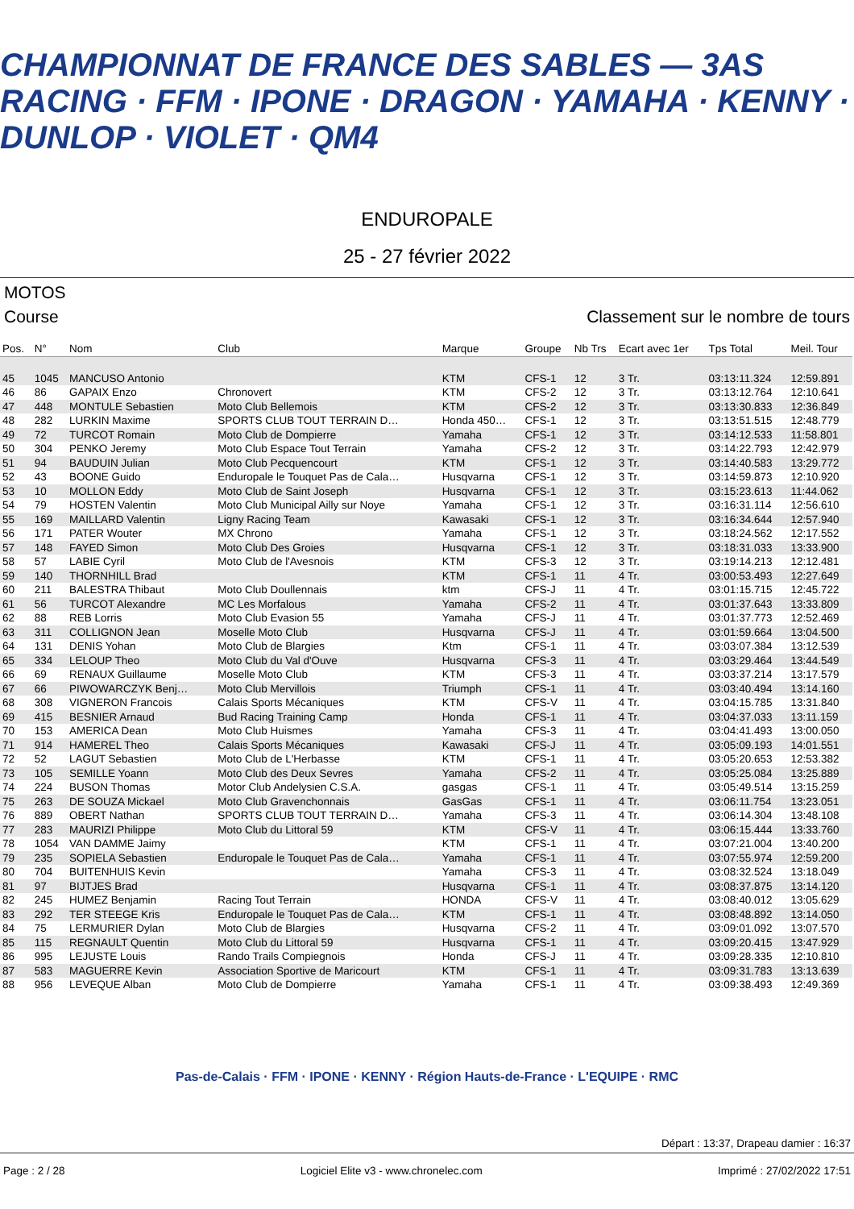CHAMPIONNAT DE FRANCE DES SABLES — 3AS RACING · FFM · IPONE · DRAGON · YAMAHA · KENNY · DUNLOP · VIOLET · QM4
ENDUROPALE
25 - 27 février 2022
MOTOS
Course Classement sur le nombre de tours
| Pos. | N° | Nom | Club | Marque | Groupe | Nb Trs | Ecart avec 1er | Tps Total | Meil. Tour |
| --- | --- | --- | --- | --- | --- | --- | --- | --- | --- |
| 45 | 1045 | MANCUSO Antonio | | KTM | CFS-1 | 12 | 3 Tr. | 03:13:11.324 | 12:59.891 |
| 46 | 86 | GAPAIX Enzo | Chronovert | KTM | CFS-2 | 12 | 3 Tr. | 03:13:12.764 | 12:10.641 |
| 47 | 448 | MONTULE Sebastien | Moto Club Bellemois | KTM | CFS-2 | 12 | 3 Tr. | 03:13:30.833 | 12:36.849 |
| 48 | 282 | LURKIN Maxime | SPORTS CLUB TOUT TERRAIN D… | Honda 450… | CFS-1 | 12 | 3 Tr. | 03:13:51.515 | 12:48.779 |
| 49 | 72 | TURCOT Romain | Moto Club de Dompierre | Yamaha | CFS-1 | 12 | 3 Tr. | 03:14:12.533 | 11:58.801 |
| 50 | 304 | PENKO Jeremy | Moto Club Espace Tout Terrain | Yamaha | CFS-2 | 12 | 3 Tr. | 03:14:22.793 | 12:42.979 |
| 51 | 94 | BAUDUIN Julian | Moto Club Pecquencourt | KTM | CFS-1 | 12 | 3 Tr. | 03:14:40.583 | 13:29.772 |
| 52 | 43 | BOONE Guido | Enduropale le Touquet Pas de Cala… | Husqvarna | CFS-1 | 12 | 3 Tr. | 03:14:59.873 | 12:10.920 |
| 53 | 10 | MOLLON Eddy | Moto Club de Saint Joseph | Husqvarna | CFS-1 | 12 | 3 Tr. | 03:15:23.613 | 11:44.062 |
| 54 | 79 | HOSTEN Valentin | Moto Club Municipal Ailly sur Noye | Yamaha | CFS-1 | 12 | 3 Tr. | 03:16:31.114 | 12:56.610 |
| 55 | 169 | MAILLARD Valentin | Ligny Racing Team | Kawasaki | CFS-1 | 12 | 3 Tr. | 03:16:34.644 | 12:57.940 |
| 56 | 171 | PATER Wouter | MX Chrono | Yamaha | CFS-1 | 12 | 3 Tr. | 03:18:24.562 | 12:17.552 |
| 57 | 148 | FAYED Simon | Moto Club Des Groies | Husqvarna | CFS-1 | 12 | 3 Tr. | 03:18:31.033 | 13:33.900 |
| 58 | 57 | LABIE Cyril | Moto Club de l'Avesnois | KTM | CFS-3 | 12 | 3 Tr. | 03:19:14.213 | 12:12.481 |
| 59 | 140 | THORNHILL Brad | | KTM | CFS-1 | 11 | 4 Tr. | 03:00:53.493 | 12:27.649 |
| 60 | 211 | BALESTRA Thibaut | Moto Club Doullennais | ktm | CFS-J | 11 | 4 Tr. | 03:01:15.715 | 12:45.722 |
| 61 | 56 | TURCOT Alexandre | MC Les Morfalous | Yamaha | CFS-2 | 11 | 4 Tr. | 03:01:37.643 | 13:33.809 |
| 62 | 88 | REB Lorris | Moto Club Evasion 55 | Yamaha | CFS-J | 11 | 4 Tr. | 03:01:37.773 | 12:52.469 |
| 63 | 311 | COLLIGNON Jean | Moselle Moto Club | Husqvarna | CFS-J | 11 | 4 Tr. | 03:01:59.664 | 13:04.500 |
| 64 | 131 | DENIS Yohan | Moto Club de Blargies | Ktm | CFS-1 | 11 | 4 Tr. | 03:03:07.384 | 13:12.539 |
| 65 | 334 | LELOUP Theo | Moto Club du Val d'Ouve | Husqvarna | CFS-3 | 11 | 4 Tr. | 03:03:29.464 | 13:44.549 |
| 66 | 69 | RENAUX Guillaume | Moselle Moto Club | KTM | CFS-3 | 11 | 4 Tr. | 03:03:37.214 | 13:17.579 |
| 67 | 66 | PIWOWARCZYK Benj… | Moto Club Mervillois | Triumph | CFS-1 | 11 | 4 Tr. | 03:03:40.494 | 13:14.160 |
| 68 | 308 | VIGNERON Francois | Calais Sports Mécaniques | KTM | CFS-V | 11 | 4 Tr. | 03:04:15.785 | 13:31.840 |
| 69 | 415 | BESNIER Arnaud | Bud Racing Training Camp | Honda | CFS-1 | 11 | 4 Tr. | 03:04:37.033 | 13:11.159 |
| 70 | 153 | AMERICA Dean | Moto Club Huismes | Yamaha | CFS-3 | 11 | 4 Tr. | 03:04:41.493 | 13:00.050 |
| 71 | 914 | HAMEREL Theo | Calais Sports Mécaniques | Kawasaki | CFS-J | 11 | 4 Tr. | 03:05:09.193 | 14:01.551 |
| 72 | 52 | LAGUT Sebastien | Moto Club de L'Herbasse | KTM | CFS-1 | 11 | 4 Tr. | 03:05:20.653 | 12:53.382 |
| 73 | 105 | SEMILLE Yoann | Moto Club des Deux Sevres | Yamaha | CFS-2 | 11 | 4 Tr. | 03:05:25.084 | 13:25.889 |
| 74 | 224 | BUSON Thomas | Motor Club Andelysien C.S.A. | gasgas | CFS-1 | 11 | 4 Tr. | 03:05:49.514 | 13:15.259 |
| 75 | 263 | DE SOUZA Mickael | Moto Club Gravenchonnais | GasGas | CFS-1 | 11 | 4 Tr. | 03:06:11.754 | 13:23.051 |
| 76 | 889 | OBERT Nathan | SPORTS CLUB TOUT TERRAIN D… | Yamaha | CFS-3 | 11 | 4 Tr. | 03:06:14.304 | 13:48.108 |
| 77 | 283 | MAURIZI Philippe | Moto Club du Littoral 59 | KTM | CFS-V | 11 | 4 Tr. | 03:06:15.444 | 13:33.760 |
| 78 | 1054 | VAN DAMME Jaimy | | KTM | CFS-1 | 11 | 4 Tr. | 03:07:21.004 | 13:40.200 |
| 79 | 235 | SOPIELA Sebastien | Enduropale le Touquet Pas de Cala… | Yamaha | CFS-1 | 11 | 4 Tr. | 03:07:55.974 | 12:59.200 |
| 80 | 704 | BUITENHUIS Kevin | | Yamaha | CFS-3 | 11 | 4 Tr. | 03:08:32.524 | 13:18.049 |
| 81 | 97 | BIJTJES Brad | | Husqvarna | CFS-1 | 11 | 4 Tr. | 03:08:37.875 | 13:14.120 |
| 82 | 245 | HUMEZ Benjamin | Racing Tout Terrain | HONDA | CFS-V | 11 | 4 Tr. | 03:08:40.012 | 13:05.629 |
| 83 | 292 | TER STEEGE Kris | Enduropale le Touquet Pas de Cala… | KTM | CFS-1 | 11 | 4 Tr. | 03:08:48.892 | 13:14.050 |
| 84 | 75 | LERMURIER Dylan | Moto Club de Blargies | Husqvarna | CFS-2 | 11 | 4 Tr. | 03:09:01.092 | 13:07.570 |
| 85 | 115 | REGNAULT Quentin | Moto Club du Littoral 59 | Husqvarna | CFS-1 | 11 | 4 Tr. | 03:09:20.415 | 13:47.929 |
| 86 | 995 | LEJUSTE Louis | Rando Trails Compiegnois | Honda | CFS-J | 11 | 4 Tr. | 03:09:28.335 | 12:10.810 |
| 87 | 583 | MAGUERRE Kevin | Association Sportive de Maricourt | KTM | CFS-1 | 11 | 4 Tr. | 03:09:31.783 | 13:13.639 |
| 88 | 956 | LEVEQUE Alban | Moto Club de Dompierre | Yamaha | CFS-1 | 11 | 4 Tr. | 03:09:38.493 | 12:49.369 |
Pas-de-Calais · FFM · IPONE · KENNY · Région Hauts-de-France · L'EQUIPE · RMC
Départ : 13:37, Drapeau damier : 16:37
Page : 2 / 28 Logiciel Elite v3 - www.chronelec.com Imprimé : 27/02/2022 17:51